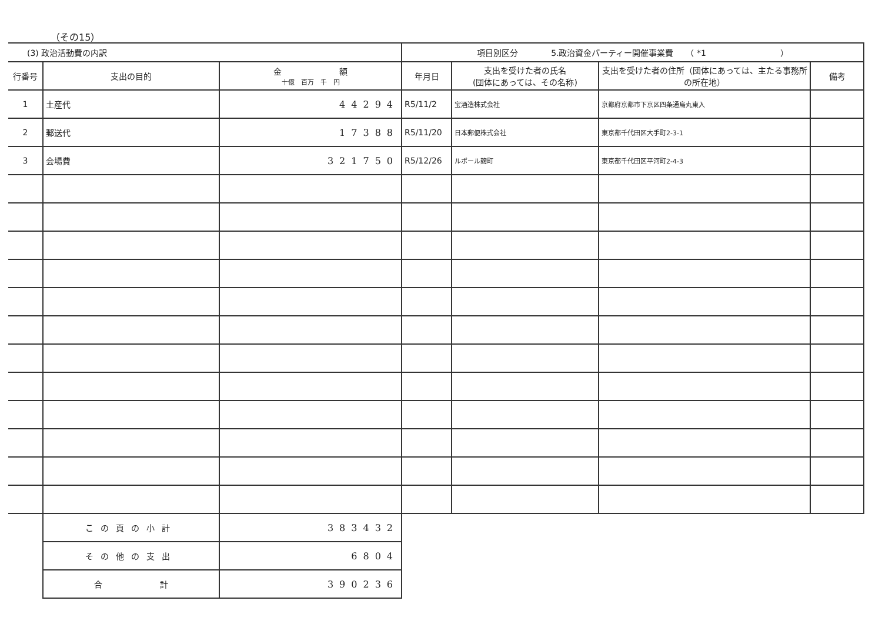（その15）
| (3) 政治活動費の内訳 | | | 項目別区分 5.政治資金パーティー開催事業費 （ *1 ） | | | |
| --- | --- | --- | --- | --- | --- | --- |
| 行番号 | 支出の目的 | 金 額 十億 百万 千 円 | 年月日 | 支出を受けた者の氏名 (団体にあっては、その名称) | 支出を受けた者の住所（団体にあっては、主たる事務所の所在地） | 備考 |
| 1 | 土産代 | 44294 | R5/11/2 | 宝酒造株式会社 | 京都府京都市下京区四条通烏丸東入 | |
| 2 | 郵送代 | 17388 | R5/11/20 | 日本郵便株式会社 | 東京都千代田区大手町2-3-1 | |
| 3 | 会場費 | 321750 | R5/12/26 | ルポール麹町 | 東京都千代田区平河町2-4-3 | |
| | この頁の小計 | 383432 | | | | |
| | その他の支出 | 6804 | | | | |
| | 合 計 | 390236 | | | | |